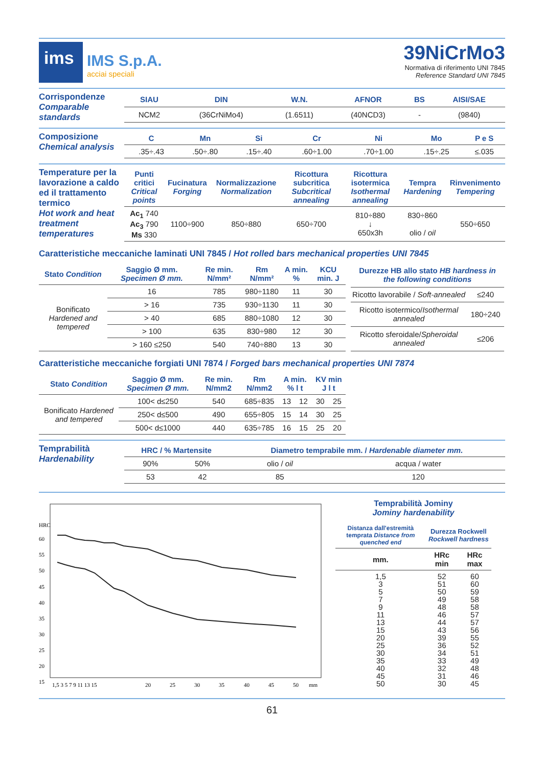ims
IMS S.p.A.
acciai speciali
39NiCrMo3
Normativa di riferimento UNI 7845
Reference Standard UNI 7845
Corrispondenze
Comparable standards
| SIAU | DIN | W.N. | AFNOR | BS | AISI/SAE |
| --- | --- | --- | --- | --- | --- |
| NCM2 | (36CrNiMo4) | (1.6511) | (40NCD3) | - | (9840) |
Composizione
Chemical analysis
| C | Mn | Si | Cr | Ni | Mo | P e S |
| --- | --- | --- | --- | --- | --- | --- |
| .35÷.43 | .50÷.80 | .15÷.40 | .60÷1.00 | .70÷1.00 | .15÷.25 | ≤.035 |
Temperature per la lavorazione a caldo ed il trattamento termico
Hot work and heat treatment temperatures
| Punti critici Critical points | Fucinatura Forging | Normalizzazione Normalization | Ricottura subcritica Subcritical annealing | Ricottura isotermica Isothermal annealing | Tempra Hardening | Rinvenimento Tempering |
| --- | --- | --- | --- | --- | --- | --- |
| Ac<sub>1</sub> 740 Ac<sub>3</sub> 790 Ms 330 | 1100÷900 | 850÷880 | 650÷700 | 810÷880 ↓ 650x3h | 830÷860 olio / oil | 550÷650 |
Caratteristiche meccaniche laminati UNI 7845 / Hot rolled bars mechanical properties UNI 7845
| Stato Condition | Saggio Ø mm. Specimen Ø mm. | Re min. N/mm² | Rm N/mm² | A min. % | KCU min. J |
| --- | --- | --- | --- | --- | --- |
| Bonificato Hardened and tempered | 16 | 785 | 980÷1180 | 11 | 30 |
| | > 16 | 735 | 930÷1130 | 11 | 30 |
| | > 40 | 685 | 880÷1080 | 12 | 30 |
| | > 100 | 635 | 830÷980 | 12 | 30 |
| | > 160 ≤250 | 540 | 740÷880 | 13 | 30 |
| Durezze HB allo stato HB hardness in the following conditions | |
| --- | --- |
| Ricotto lavorabile / Soft-annealed | ≤240 |
| Ricotto isotermico/ Isothermal annealed | 180÷240 |
| Ricotto sferoidale/ Spheroidal annealed | ≤206 |
Caratteristiche meccaniche forgiati UNI 7874 / Forged bars mechanical properties UNI 7874
| Stato Condition | Saggio Ø mm. Specimen Ø mm. | Re min. N/mm2 | Rm N/mm2 | A min. % l t | | KV min J l t | |
| --- | --- | --- | --- | --- | --- | --- | --- |
| Bonificato Hardened and tempered | 100< d≤250 | 540 | 685÷835 | 13 | 12 | 30 | 25 |
| | 250< d≤500 | 490 | 655÷805 | 15 | 14 | 30 | 25 |
| | 500< d≤1000 | 440 | 635÷785 | 16 | 15 | 25 | 20 |
Temprabilità
Hardenability
| HRC / % Martensite | | Diametro temprabile mm. / Hardenable diameter mm. | |
| --- | --- | --- | --- |
| 90% | 50% | olio / oil | acqua / water |
| 53 | 42 | 85 | 120 |
HRC
60
55
50
45
40
35
30
25
20
15
1,5 3 5 7 9 11 13 15
20
25
30
35
40
45
50
mm
Temprabilità Jominy
Jominy hardenability
| Distanza dall'estremità temprata Distance from quenched end | Durezza Rockwell Rockwell hardness | |
| --- | --- | --- |
| mm. | HRc min | HRc max |
| 1,5 3 5 7 9 11 13 15 20 25 30 35 40 45 50 | 52 51 50 49 48 46 44 43 39 36 34 33 32 31 30 | 60 60 59 58 58 57 57 56 55 52 51 49 48 46 45 |
61